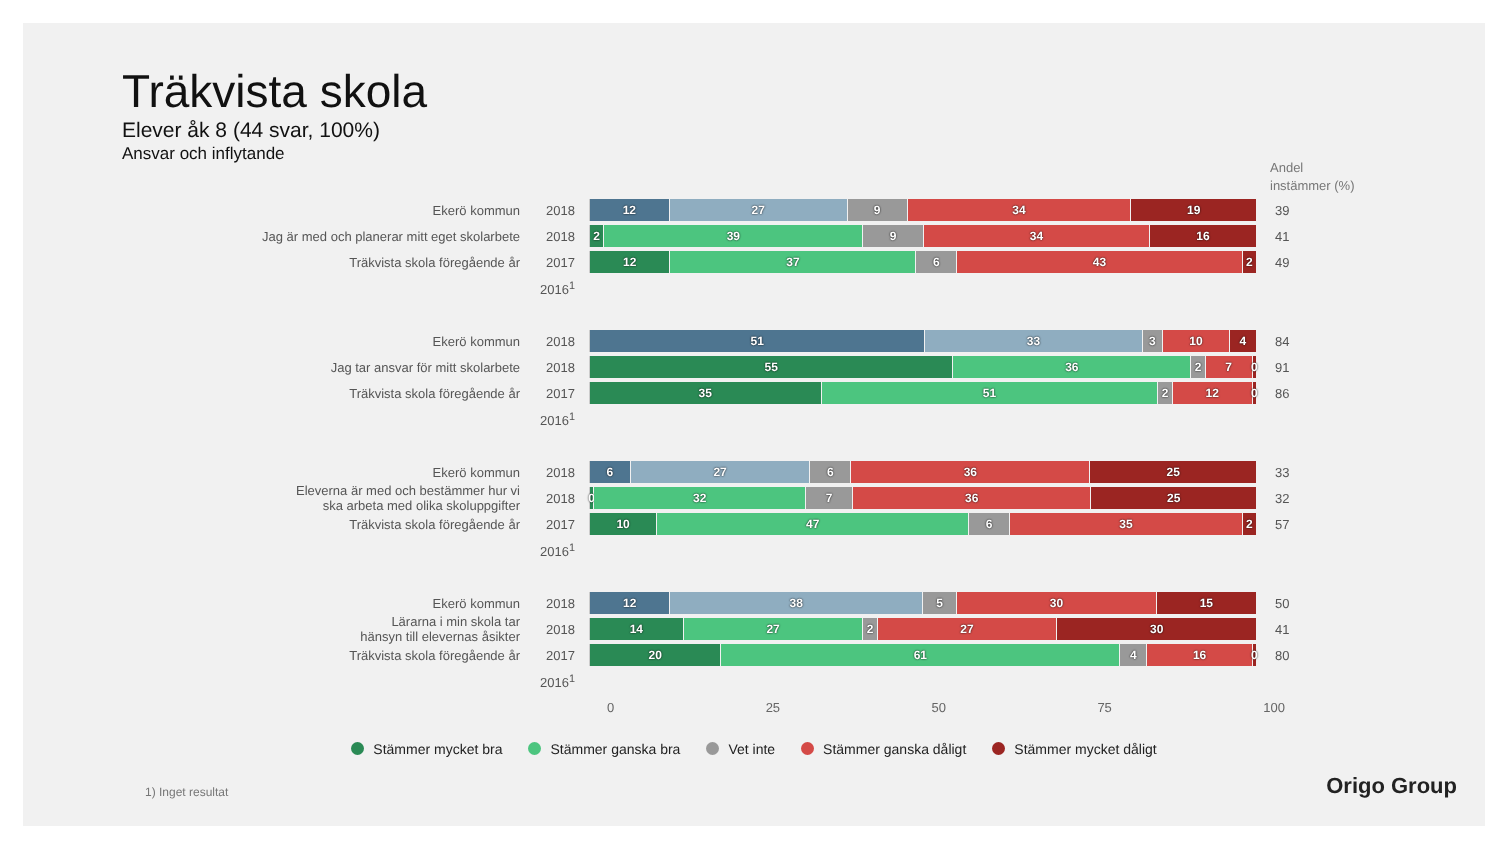Träkvista skola
Elever åk 8 (44 svar, 100%)
Ansvar och inflytande
Andel
instämmer (%)
Ekerö kommun
2018
12 27 9 34 19
39
Jag är med och planerar mitt eget skolarbete
2018
2 39 9 34 16
41
Träkvista skola föregående år
2017
12 37 6 43 2
49
2016<sup>1</sup>
Ekerö kommun
2018
51 33 3 10 4
84
Jag tar ansvar för mitt skolarbete
2018
55 36 2 7 0
91
Träkvista skola föregående år
2017
35 51 2 12 0
86
2016<sup>1</sup>
Ekerö kommun
2018
6 27 6 36 25
33
Eleverna är med och bestämmer hur vi
ska arbeta med olika skoluppgifter
2018
0 32 7 36 25
32
Träkvista skola föregående år
2017
10 47 6 35 2
57
2016<sup>1</sup>
Ekerö kommun
2018
12 38 5 30 15
50
Lärarna i min skola tar
hänsyn till elevernas åsikter
2018
14 27 2 27 30
41
Träkvista skola föregående år
2017
20 61 4 16 0
80
2016<sup>1</sup>
0 25 50 75 100
Stämmer mycket bra Stämmer ganska bra Vet inte Stämmer ganska dåligt Stämmer mycket dåligt
1) Inget resultat
Origo Group